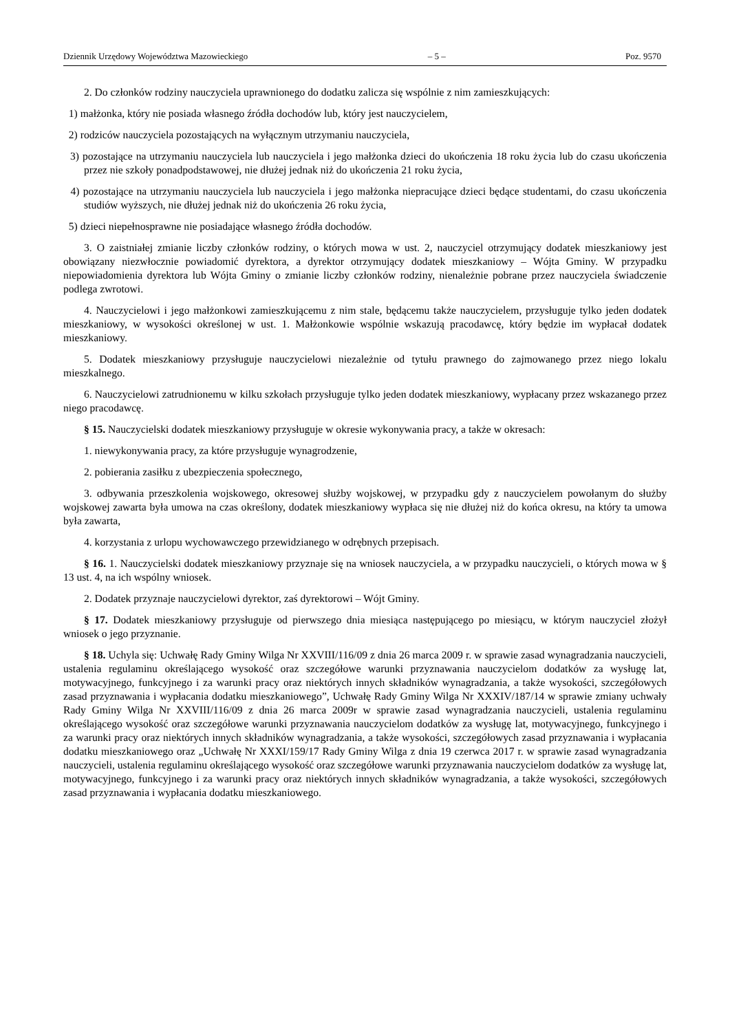Dziennik Urzędowy Województwa Mazowieckiego – 5 – Poz. 9570
2. Do członków rodziny nauczyciela uprawnionego do dodatku zalicza się wspólnie z nim zamieszkujących:
1) małżonka, który nie posiada własnego źródła dochodów lub, który jest nauczycielem,
2) rodziców nauczyciela pozostających na wyłącznym utrzymaniu nauczyciela,
3) pozostające na utrzymaniu nauczyciela lub nauczyciela i jego małżonka dzieci do ukończenia 18 roku życia lub do czasu ukończenia przez nie szkoły ponadpodstawowej, nie dłużej jednak niż do ukończenia 21 roku życia,
4) pozostające na utrzymaniu nauczyciela lub nauczyciela i jego małżonka niepracujące dzieci będące studentami, do czasu ukończenia studiów wyższych, nie dłużej jednak niż do ukończenia 26 roku życia,
5) dzieci niepełnosprawne nie posiadające własnego źródła dochodów.
3. O zaistniałej zmianie liczby członków rodziny, o których mowa w ust. 2, nauczyciel otrzymujący dodatek mieszkaniowy jest obowiązany niezwłocznie powiadomić dyrektora, a dyrektor otrzymujący dodatek mieszkaniowy – Wójta Gminy. W przypadku niepowiadomienia dyrektora lub Wójta Gminy o zmianie liczby członków rodziny, nienależnie pobrane przez nauczyciela świadczenie podlega zwrotowi.
4. Nauczycielowi i jego małżonkowi zamieszkującemu z nim stale, będącemu także nauczycielem, przysługuje tylko jeden dodatek mieszkaniowy, w wysokości określonej w ust. 1. Małżonkowie wspólnie wskazują pracodawcę, który będzie im wypłacał dodatek mieszkaniowy.
5. Dodatek mieszkaniowy przysługuje nauczycielowi niezależnie od tytułu prawnego do zajmowanego przez niego lokalu mieszkalnego.
6. Nauczycielowi zatrudnionemu w kilku szkołach przysługuje tylko jeden dodatek mieszkaniowy, wypłacany przez wskazanego przez niego pracodawcę.
§ 15. Nauczycielski dodatek mieszkaniowy przysługuje w okresie wykonywania pracy, a także w okresach:
1. niewykonywania pracy, za które przysługuje wynagrodzenie,
2. pobierania zasiłku z ubezpieczenia społecznego,
3. odbywania przeszkolenia wojskowego, okresowej służby wojskowej, w przypadku gdy z nauczycielem powołanym do służby wojskowej zawarta była umowa na czas określony, dodatek mieszkaniowy wypłaca się nie dłużej niż do końca okresu, na który ta umowa była zawarta,
4. korzystania z urlopu wychowawczego przewidzianego w odrębnych przepisach.
§ 16. 1. Nauczycielski dodatek mieszkaniowy przyznaje się na wniosek nauczyciela, a w przypadku nauczycieli, o których mowa w § 13 ust. 4, na ich wspólny wniosek.
2. Dodatek przyznaje nauczycielowi dyrektor, zaś dyrektorowi – Wójt Gminy.
§ 17. Dodatek mieszkaniowy przysługuje od pierwszego dnia miesiąca następującego po miesiącu, w którym nauczyciel złożył wniosek o jego przyznanie.
§ 18. Uchyla się: Uchwałę Rady Gminy Wilga Nr XXVIII/116/09 z dnia 26 marca 2009 r. w sprawie zasad wynagradzania nauczycieli, ustalenia regulaminu określającego wysokość oraz szczegółowe warunki przyznawania nauczycielom dodatków za wysługę lat, motywacyjnego, funkcyjnego i za warunki pracy oraz niektórych innych składników wynagradzania, a także wysokości, szczegółowych zasad przyznawania i wypłacania dodatku mieszkaniowego”, Uchwałę Rady Gminy Wilga Nr XXXIV/187/14 w sprawie zmiany uchwały Rady Gminy Wilga Nr XXVIII/116/09 z dnia 26 marca 2009r w sprawie zasad wynagradzania nauczycieli, ustalenia regulaminu określającego wysokość oraz szczegółowe warunki przyznawania nauczycielom dodatków za wysługę lat, motywacyjnego, funkcyjnego i za warunki pracy oraz niektórych innych składników wynagradzania, a także wysokości, szczegółowych zasad przyznawania i wypłacania dodatku mieszkaniowego oraz „Uchwałę Nr XXXI/159/17 Rady Gminy Wilga z dnia 19 czerwca 2017 r. w sprawie zasad wynagradzania nauczycieli, ustalenia regulaminu określającego wysokość oraz szczegółowe warunki przyznawania nauczycielom dodatków za wysługę lat, motywacyjnego, funkcyjnego i za warunki pracy oraz niektórych innych składników wynagradzania, a także wysokości, szczegółowych zasad przyznawania i wypłacania dodatku mieszkaniowego.